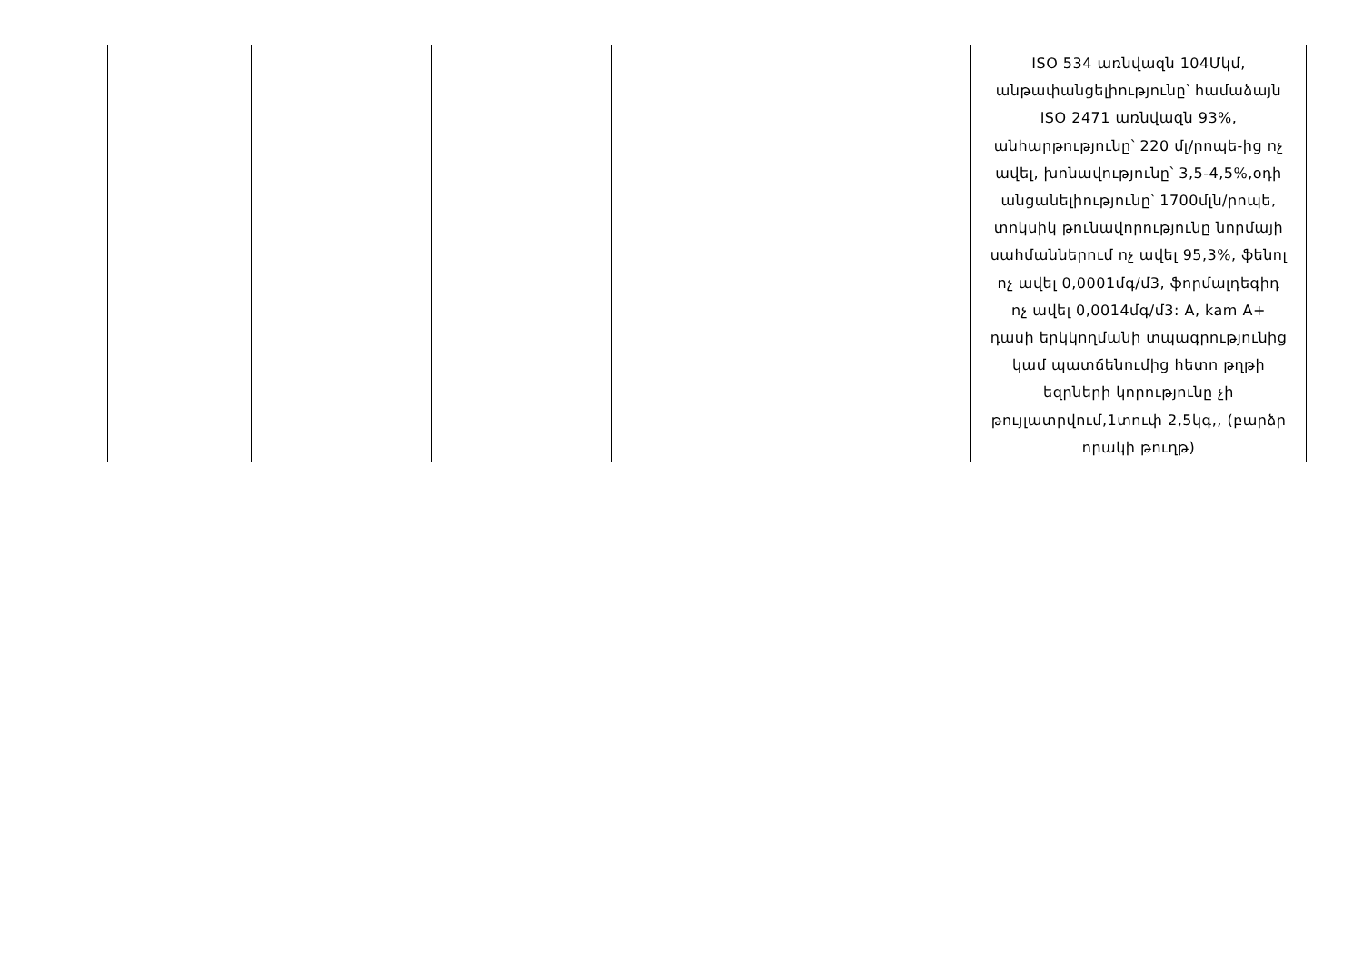| | | | | | ISO 534 առնվազն 104Մկմ, անթափանցելիությունը՝ համաձայն ISO 2471 առնվազն 93%, անհարթությունը՝ 220 մլ/րոպե-ից ոչ ավել, խոնավությունը՝ 3,5-4,5%,օդի անցանելիությունը՝ 1700մլն/րոպե, տոկսիկ թունավորությունը նորմայի սահմաններում ոչ ավել 95,3%, ֆենոլ ոչ ավել 0,0001մգ/մ3, ֆորմալդեգիդ ոչ ավել 0,0014մգ/մ3: A, kam A+ դասի երկկողմանի տպագրությունից կամ պատճենումից հետո թղթի եզրների կորությունը չի թույլատրվում,1տուփ 2,5կգ,, (բարձր որակի թուղթ) |